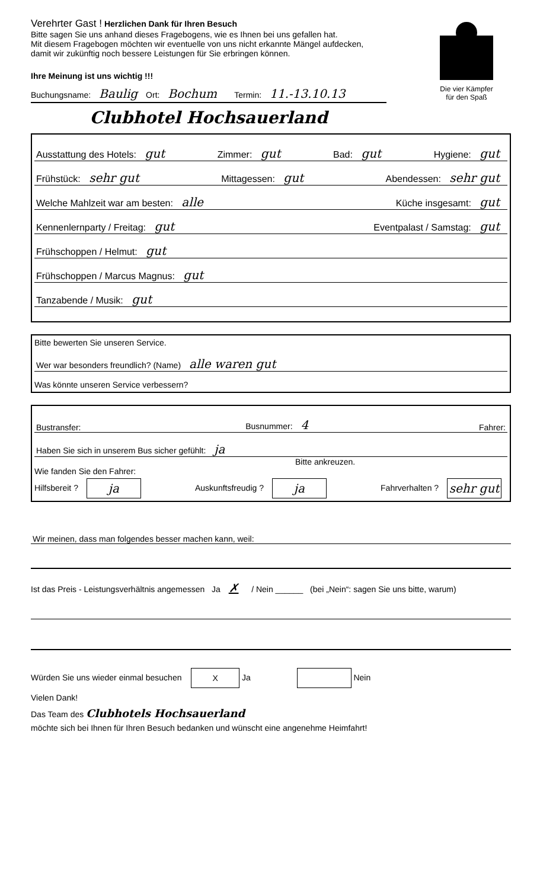Verehrter Gast ! Herzlichen Dank für Ihren Besuch
Bitte sagen Sie uns anhand dieses Fragebogens, wie es Ihnen bei uns gefallen hat.
Mit diesem Fragebogen möchten wir eventuelle von uns nicht erkannte Mängel aufdecken,
damit wir zukünftig noch bessere Leistungen für Sie erbringen können.
Ihre Meinung ist uns wichtig !!!
Buchungsname: Baulig Ort: Bochum Termin: 11.-13.10.13
Clubhotel Hochsauerland
Die vier Kämpfer
für den Spaß
Ausstattung des Hotels: gut Zimmer: gut Bad: gut Hygiene: gut
Frühstück: sehr gut Mittagessen: gut Abendessen: sehr gut
Welche Mahlzeit war am besten: alle Küche insgesamt: gut
Kennenlernparty / Freitag: gut Eventpalast / Samstag: gut
Frühschoppen / Helmut: gut
Frühschoppen / Marcus Magnus: gut
Tanzabende / Musik: gut
Bitte bewerten Sie unseren Service.
Wer war besonders freundlich? (Name) alle waren gut
Was könnte unseren Service verbessern?
Bustransfer: Busnummer: 4 Fahrer:
Haben Sie sich in unserem Bus sicher gefühlt: ja
Bitte ankreuzen.
Wie fanden Sie den Fahrer:
Hilfsbereit ? ja Auskunftsfreudig ? ja Fahrverhalten ? sehr gut
Wir meinen, dass man folgendes besser machen kann, weil:
Ist das Preis - Leistungsverhältnis angemessen Ja ✗ / Nein ______ (bei „Nein“: sagen Sie uns bitte, warum)
Würden Sie uns wieder einmal besuchen X Ja Nein
Vielen Dank!
Das Team des Clubhotels Hochsauerland
möchte sich bei Ihnen für Ihren Besuch bedanken und wünscht eine angenehme Heimfahrt!